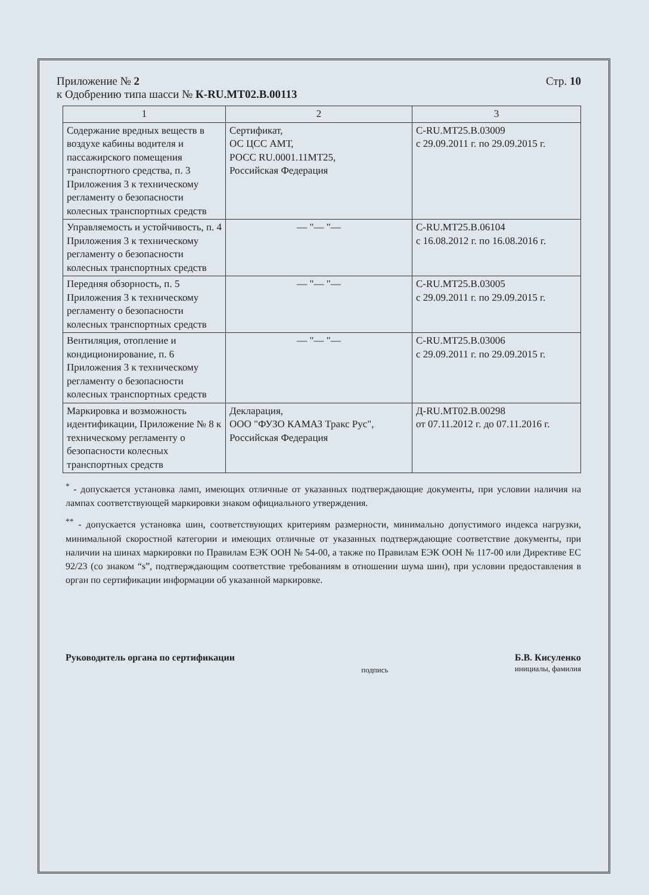Приложение № 2
к Одобрению типа шасси № К-RU.МТ02.В.00113
Стр. 10
| 1 | 2 | 3 |
| --- | --- | --- |
| Содержание вредных веществ в воздухе кабины водителя и пассажирского помещения транспортного средства, п. 3 Приложения 3 к техническому регламенту о безопасности колесных транспортных средств | Сертификат, ОС ЦСС АМТ, РОСС RU.0001.11МТ25, Российская Федерация | C-RU.МТ25.В.03009 с 29.09.2011 г. по 29.09.2015 г. |
| Управляемость и устойчивость, п. 4 Приложения 3 к техническому регламенту о безопасности колесных транспортных средств | — "— "— | C-RU.МТ25.В.06104 с 16.08.2012 г. по 16.08.2016 г. |
| Передняя обзорность, п. 5 Приложения 3 к техническому регламенту о безопасности колесных транспортных средств | — "— "— | C-RU.МТ25.В.03005 с 29.09.2011 г. по 29.09.2015 г. |
| Вентиляция, отопление и кондиционирование, п. 6 Приложения 3 к техническому регламенту о безопасности колесных транспортных средств | — "— "— | C-RU.МТ25.В.03006 с 29.09.2011 г. по 29.09.2015 г. |
| Маркировка и возможность идентификации, Приложение № 8 к техническому регламенту о безопасности колесных транспортных средств | Декларация, ООО "ФУЗО КАМАЗ Тракс Рус", Российская Федерация | Д-RU.МТ02.В.00298 от 07.11.2012 г. до 07.11.2016 г. |
<sup>*</sup> - допускается установка ламп, имеющих отличные от указанных подтверждающие документы, при условии наличия на лампах соответствующей маркировки знаком официального утверждения.
<sup>**</sup> - допускается установка шин, соответствующих критериям размерности, минимально допустимого индекса нагрузки, минимальной скоростной категории и имеющих отличные от указанных подтверждающие соответствие документы, при наличии на шинах маркировки по Правилам ЕЭК ООН № 54-00, а также по Правилам ЕЭК ООН № 117-00 или Директиве ЕС 92/23 (со знаком “s”, подтверждающим соответствие требованиям в отношении шума шин), при условии предоставления в орган по сертификации информации об указанной маркировке.
Руководитель органа по сертификации
подпись
Б.В. Кисуленко
инициалы, фамилия